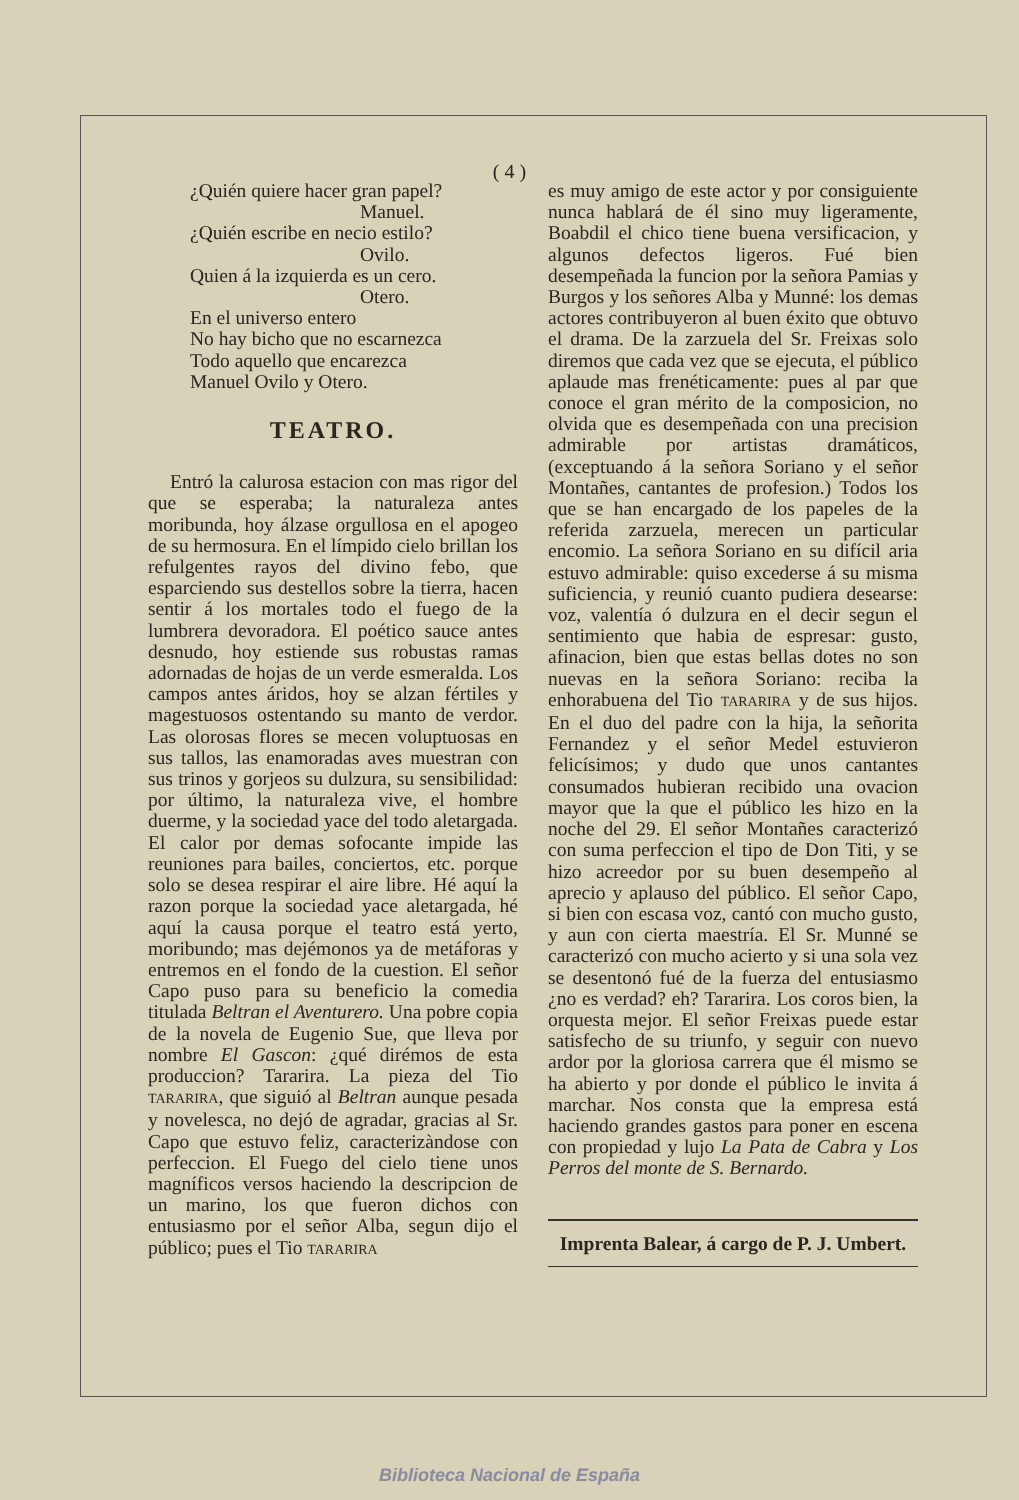( 4 )
¿Quién quiere hacer gran papel?
Manuel.
¿Quién escribe en necio estilo?
Ovilo.
Quien á la izquierda es un cero.
Otero.
En el universo entero
No hay bicho que no escarnezca
Todo aquello que encarezca
Manuel Ovilo y Otero.
TEATRO.
Entró la calurosa estacion con mas rigor del que se esperaba; la naturaleza antes moribunda, hoy álzase orgullosa en el apogeo de su hermosura. En el límpido cielo brillan los refulgentes rayos del divino febo, que esparciendo sus destellos sobre la tierra, hacen sentir á los mortales todo el fuego de la lumbrera devoradora. El poético sauce antes desnudo, hoy estiende sus robustas ramas adornadas de hojas de un verde esmeralda. Los campos antes áridos, hoy se alzan fértiles y magestuosos ostentando su manto de verdor. Las olorosas flores se mecen voluptuosas en sus tallos, las enamoradas aves muestran con sus trinos y gorjeos su dulzura, su sensibilidad: por último, la naturaleza vive, el hombre duerme, y la sociedad yace del todo aletargada. El calor por demas sofocante impide las reuniones para bailes, conciertos, etc. porque solo se desea respirar el aire libre. Hé aquí la razon porque la sociedad yace aletargada, hé aquí la causa porque el teatro está yerto, moribundo; mas dejémonos ya de metáforas y entremos en el fondo de la cuestion. El señor Capo puso para su beneficio la comedia titulada Beltran el Aventurero. Una pobre copia de la novela de Eugenio Sue, que lleva por nombre El Gascon: ¿qué dirémos de esta produccion? Tararira. La pieza del Tio TARARIRA, que siguió al Beltran aunque pesada y novelesca, no dejó de agradar, gracias al Sr. Capo que estuvo feliz, caracterizàndose con perfeccion. El Fuego del cielo tiene unos magníficos versos haciendo la descripcion de un marino, los que fueron dichos con entusiasmo por el señor Alba, segun dijo el público; pues el Tio TARARIRA
es muy amigo de este actor y por consiguiente nunca hablará de él sino muy ligeramente, Boabdil el chico tiene buena versificacion, y algunos defectos ligeros. Fué bien desempeñada la funcion por la señora Pamias y Burgos y los señores Alba y Munné: los demas actores contribuyeron al buen éxito que obtuvo el drama. De la zarzuela del Sr. Freixas solo diremos que cada vez que se ejecuta, el público aplaude mas frenéticamente: pues al par que conoce el gran mérito de la composicion, no olvida que es desempeñada con una precision admirable por artistas dramáticos, (exceptuando á la señora Soriano y el señor Montañes, cantantes de profesion.) Todos los que se han encargado de los papeles de la referida zarzuela, merecen un particular encomio. La señora Soriano en su difícil aria estuvo admirable: quiso excederse á su misma suficiencia, y reunió cuanto pudiera desearse: voz, valentía ó dulzura en el decir segun el sentimiento que habia de espresar: gusto, afinacion, bien que estas bellas dotes no son nuevas en la señora Soriano: reciba la enhorabuena del Tio TARARIRA y de sus hijos. En el duo del padre con la hija, la señorita Fernandez y el señor Medel estuvieron felicísimos; y dudo que unos cantantes consumados hubieran recibido una ovacion mayor que la que el público les hizo en la noche del 29. El señor Montañes caracterizó con suma perfeccion el tipo de Don Titi, y se hizo acreedor por su buen desempeño al aprecio y aplauso del público. El señor Capo, si bien con escasa voz, cantó con mucho gusto, y aun con cierta maestría. El Sr. Munné se caracterizó con mucho acierto y si una sola vez se desentonó fué de la fuerza del entusiasmo ¿no es verdad? eh? Tararira. Los coros bien, la orquesta mejor. El señor Freixas puede estar satisfecho de su triunfo, y seguir con nuevo ardor por la gloriosa carrera que él mismo se ha abierto y por donde el público le invita á marchar. Nos consta que la empresa está haciendo grandes gastos para poner en escena con propiedad y lujo La Pata de Cabra y Los Perros del monte de S. Bernardo.
Imprenta Balear, á cargo de P. J. Umbert.
Biblioteca Nacional de España